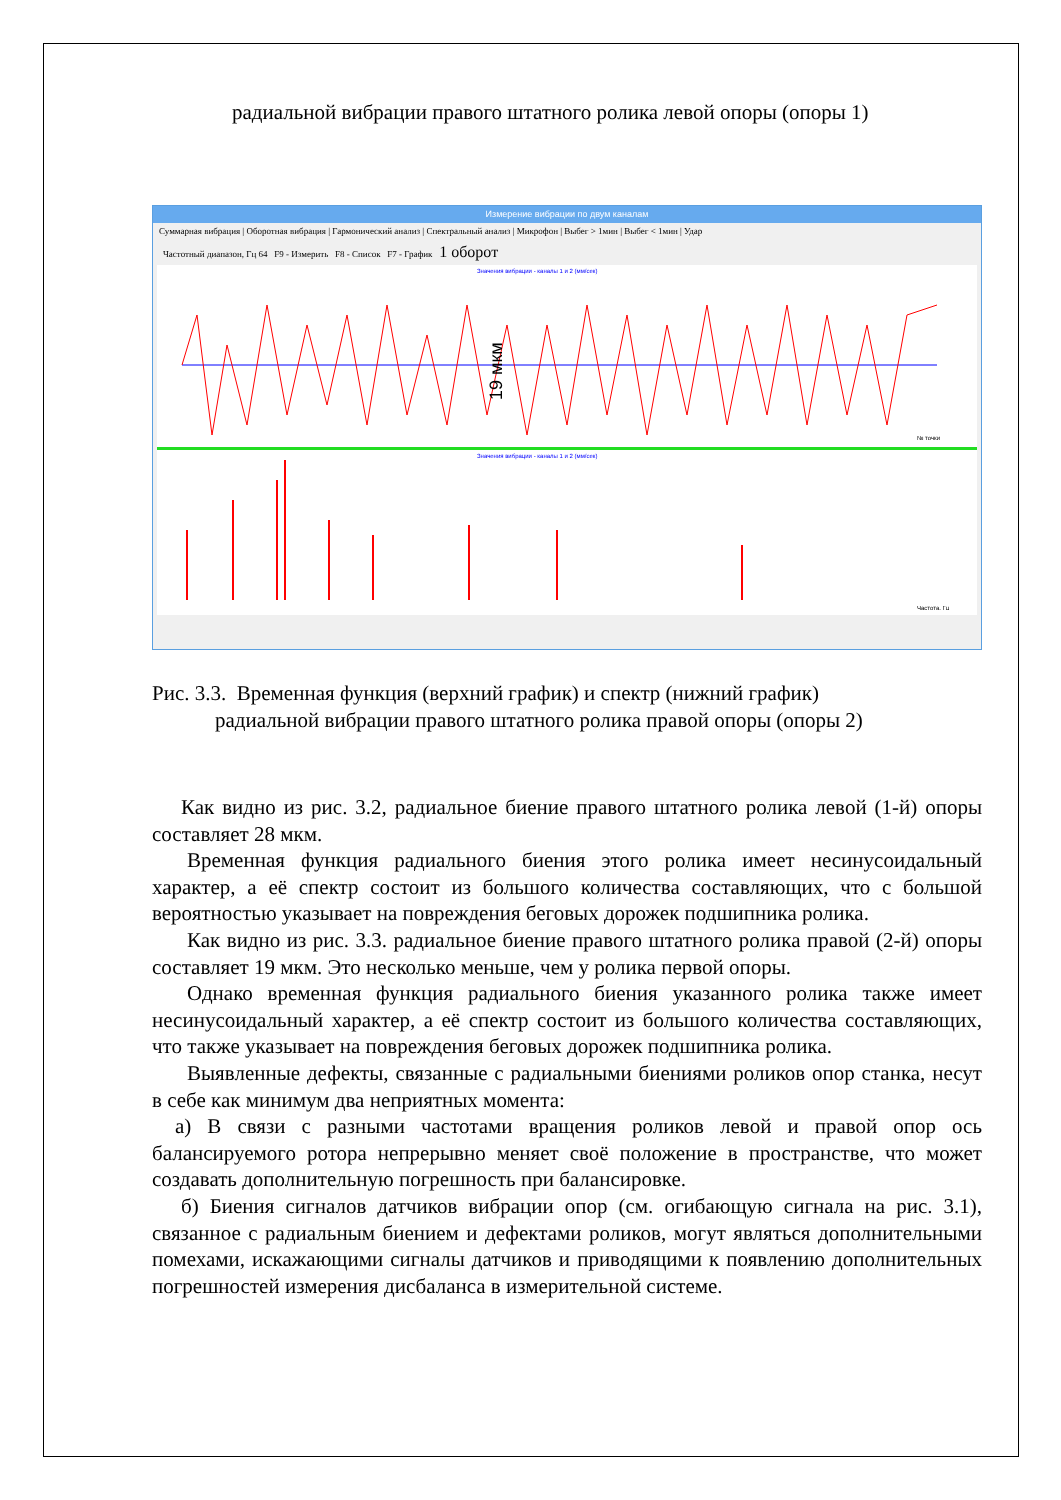радиальной вибрации правого штатного ролика левой опоры (опоры 1)
Измерение вибрации по двум каналам
Суммарная вибрация | Оборотная вибрация | Гармонический анализ | Спектральный анализ | Микрофон | Выбег > 1мин | Выбег < 1мин | Удар
Частотный диапазон, Гц 64 F9 - Измерить F8 - Список F7 - График 1 оборот
Значения вибрации - каналы 1 и 2 (мм/сек)
19 мкм
№ точки
Значения вибрации - каналы 1 и 2 (мм/сек)
Частота, Гц
Рис. 3.3. Временная функция (верхний график) и спектр (нижний график)
радиальной вибрации правого штатного ролика правой опоры (опоры 2)
Как видно из рис. 3.2, радиальное биение правого штатного ролика левой (1-й) опоры составляет 28 мкм.
Временная функция радиального биения этого ролика имеет несинусоидальный характер, а её спектр состоит из большого количества составляющих, что с большой вероятностью указывает на повреждения беговых дорожек подшипника ролика.
Как видно из рис. 3.3. радиальное биение правого штатного ролика правой (2-й) опоры составляет 19 мкм. Это несколько меньше, чем у ролика первой опоры.
Однако временная функция радиального биения указанного ролика также имеет несинусоидальный характер, а её спектр состоит из большого количества составляющих, что также указывает на повреждения беговых дорожек подшипника ролика.
Выявленные дефекты, связанные с радиальными биениями роликов опор станка, несут в себе как минимум два неприятных момента:
а) В связи с разными частотами вращения роликов левой и правой опор ось балансируемого ротора непрерывно меняет своё положение в пространстве, что может создавать дополнительную погрешность при балансировке.
б) Биения сигналов датчиков вибрации опор (см. огибающую сигнала на рис. 3.1), связанное с радиальным биением и дефектами роликов, могут являться дополнительными помехами, искажающими сигналы датчиков и приводящими к появлению дополнительных погрешностей измерения дисбаланса в измерительной системе.